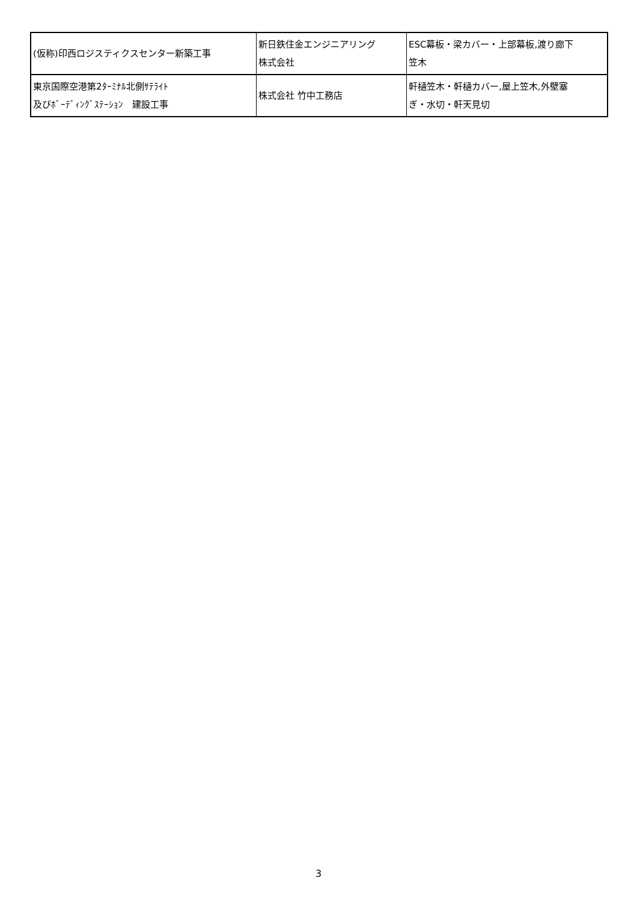| (仮称)印西ロジスティクスセンター新築工事 | 新日鉄住金エンジニアリング 株式会社 | ESC幕板・梁カバー・上部幕板,渡り廊下 笠木 |
| 東京国際空港第2ﾀｰﾐﾅﾙ北側ｻﾃﾗｲﾄ 及びﾎﾞｰﾃﾞｨﾝｸﾞｽﾃｰｼｮﾝ 建設工事 | 株式会社 竹中工務店 | 軒樋笠木・軒樋カバー,屋上笠木,外壁塞 ぎ・水切・軒天見切 |
3